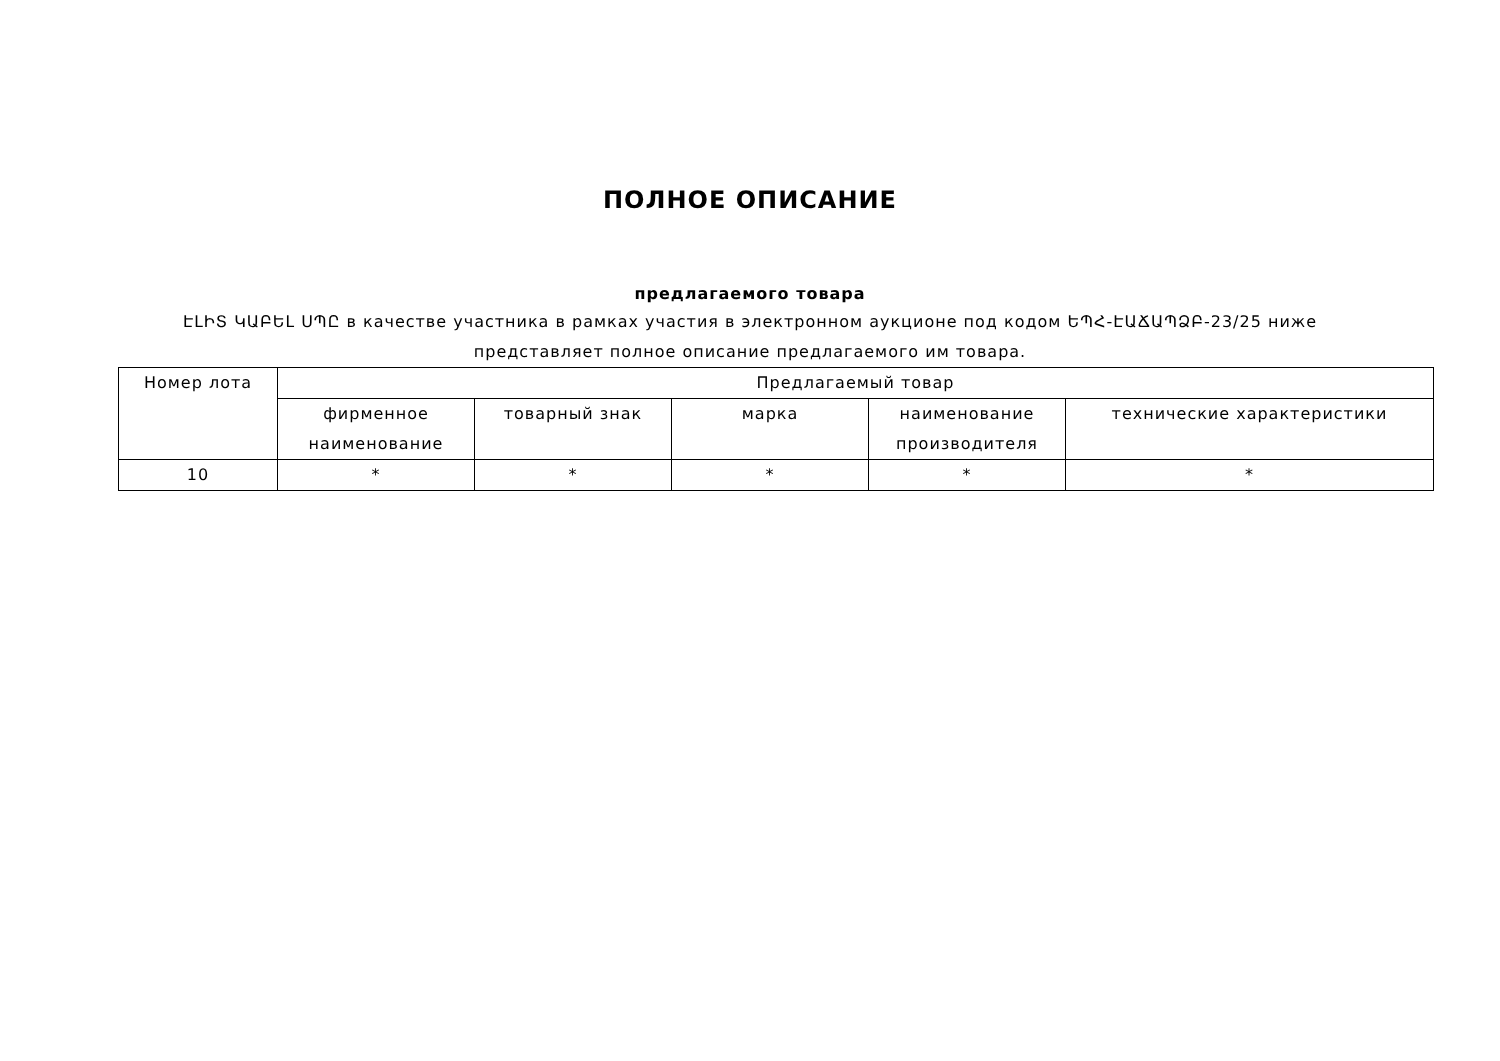ПОЛНОЕ ОПИСАНИЕ
предлагаемого товара
ԷԼԻՏ ԿԱԲԵԼ ՍՊԸ в качестве участника в рамках участия в электронном аукционе под кодом ԵՊՀ-ԷԱՃԱՊՁԲ-23/25 ниже представляет полное описание предлагаемого им товара.
| Номер лота | Предлагаемый товар | | | | |
| --- | --- | --- | --- | --- | --- |
| | фирменное наименование | товарный знак | марка | наименование производителя | технические характеристики |
| 10 | * | * | * | * | * |